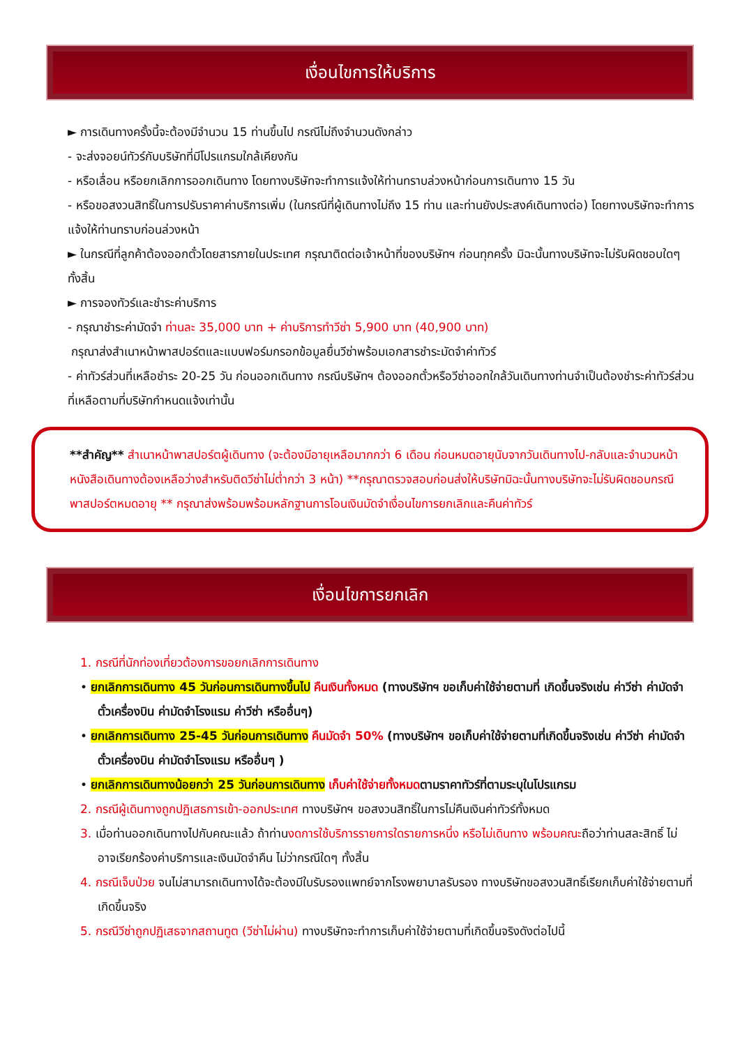เงื่อนไขการให้บริการ
► การเดินทางครั้งนี้จะต้องมีจำนวน 15 ท่านขึ้นไป กรณีไม่ถึงจำนวนดังกล่าว
- จะส่งจอยน์ทัวร์กับบริษัทที่มีโปรแกรมใกล้เคียงกัน
- หรือเลื่อน หรือยกเลิกการออกเดินทาง โดยทางบริษัทจะทำการแจ้งให้ท่านทราบล่วงหน้าก่อนการเดินทาง 15 วัน
- หรือขอสงวนสิทธิ์ในการปรับราคาค่าบริการเพิ่ม (ในกรณีที่ผู้เดินทางไม่ถึง 15 ท่าน และท่านยังประสงค์เดินทางต่อ) โดยทางบริษัทจะทำการแจ้งให้ท่านทราบก่อนล่วงหน้า
► ในกรณีที่ลูกค้าต้องออกตั๋วโดยสารภายในประเทศ กรุณาติดต่อเจ้าหน้าที่ของบริษัทฯ ก่อนทุกครั้ง มิฉะนั้นทางบริษัทจะไม่รับผิดชอบใดๆ ทั้งสิ้น
► การจองทัวร์และชำระค่าบริการ
- กรุณาชำระค่ามัดจำ ท่านละ 35,000 บาท + ค่าบริการทำวีซ่า 5,900 บาท (40,900 บาท)
กรุณาส่งสำเนาหน้าพาสปอร์ตและแบบฟอร์มกรอกข้อมูลยื่นวีซ่าพร้อมเอกสารชำระมัดจำค่าทัวร์
- ค่าทัวร์ส่วนที่เหลือชำระ 20-25 วัน ก่อนออกเดินทาง กรณีบริษัทฯ ต้องออกตั๋วหรือวีซ่าออกใกล้วันเดินทางท่านจำเป็นต้องชำระค่าทัวร์ส่วนที่เหลือตามที่บริษัทกำหนดแจ้งเท่านั้น
**สำคัญ** สำเนาหน้าพาสปอร์ตผู้เดินทาง (จะต้องมีอายุเหลือมากกว่า 6 เดือน ก่อนหมดอายุนับจากวันเดินทางไป-กลับและจำนวนหน้าหนังสือเดินทางต้องเหลือว่างสำหรับติดวีซ่าไม่ต่ำกว่า 3 หน้า) **กรุณาตรวจสอบก่อนส่งให้บริษัทมิฉะนั้นทางบริษัทจะไม่รับผิดชอบกรณีพาสปอร์ตหมดอายุ ** กรุณาส่งพร้อมพร้อมหลักฐานการโอนเงินมัดจำเงื่อนไขการยกเลิกและคืนค่าทัวร์
เงื่อนไขการยกเลิก
1. กรณีที่นักท่องเที่ยวต้องการขอยกเลิกการเดินทาง
• ยกเลิกการเดินทาง 45 วันก่อนการเดินทางขึ้นไป คืนเงินทั้งหมด (ทางบริษัทฯ ขอเก็บค่าใช้จ่ายตามที่ เกิดขึ้นจริงเช่น ค่าวีซ่า ค่ามัดจำตั๋วเครื่องบิน ค่ามัดจำโรงแรม ค่าวีซ่า หรืออื่นๆ)
• ยกเลิกการเดินทาง 25-45 วันก่อนการเดินทาง คืนมัดจำ 50% (ทางบริษัทฯ ขอเก็บค่าใช้จ่ายตามที่เกิดขึ้นจริงเช่น ค่าวีซ่า ค่ามัดจำตั๋วเครื่องบิน ค่ามัดจำโรงแรม หรืออื่นๆ )
• ยกเลิกการเดินทางน้อยกว่า 25 วันก่อนการเดินทาง เก็บค่าใช้จ่ายทั้งหมด ตามราคาทัวร์ที่ตามระบุในโปรแกรม
2. กรณีผู้เดินทางถูกปฏิเสธการเข้า-ออกประเทศ ทางบริษัทฯ ขอสงวนสิทธิ์ในการไม่คืนเงินค่าทัวร์ทั้งหมด
3. เมื่อท่านออกเดินทางไปกับคณะแล้ว ถ้าท่านงดการใช้บริการรายการใดรายการหนึ่ง หรือไม่เดินทาง พร้อมคณะถือว่าท่านสละสิทธิ์ ไม่อาจเรียกร้องค่าบริการและเงินมัดจำคืน ไม่ว่ากรณีใดๆ ทั้งสิ้น
4. กรณีเจ็บป่วย จนไม่สามารถเดินทางได้จะต้องมีใบรับรองแพทย์จากโรงพยาบาลรับรอง ทางบริษัทขอสงวนสิทธิ์เรียกเก็บค่าใช้จ่ายตามที่เกิดขึ้นจริง
5. กรณีวีซ่าถูกปฏิเสธจากสถานทูต (วีซ่าไม่ผ่าน) ทางบริษัทจะทำการเก็บค่าใช้จ่ายตามที่เกิดขึ้นจริงดังต่อไปนี้